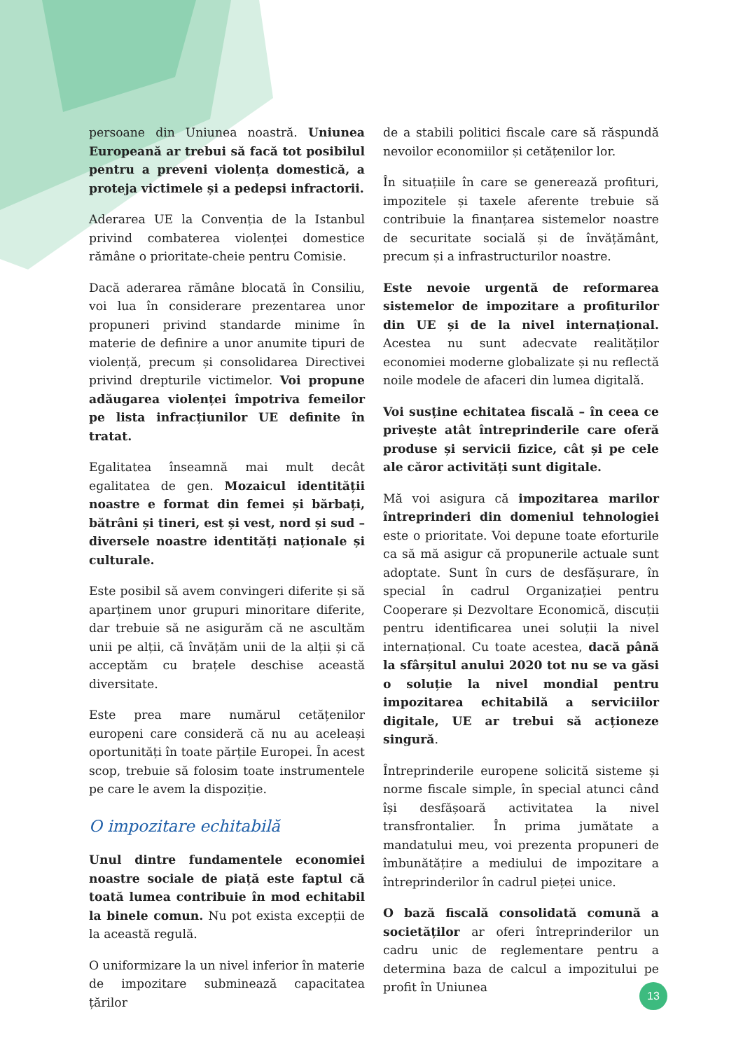persoane din Uniunea noastră. Uniunea Europeană ar trebui să facă tot posibilul pentru a preveni violența domestică, a proteja victimele și a pedepsi infractorii.
Aderarea UE la Convenția de la Istanbul privind combaterea violenței domestice rămâne o prioritate-cheie pentru Comisie.
Dacă aderarea rămâne blocată în Consiliu, voi lua în considerare prezentarea unor propuneri privind standarde minime în materie de definire a unor anumite tipuri de violență, precum și consolidarea Directivei privind drepturile victimelor. Voi propune adăugarea violenței împotriva femeilor pe lista infracțiunilor UE definite în tratat.
Egalitatea înseamnă mai mult decât egalitatea de gen. Mozaicul identității noastre e format din femei și bărbați, bătrâni și tineri, est și vest, nord și sud – diversele noastre identități naționale și culturale.
Este posibil să avem convingeri diferite și să aparținem unor grupuri minoritare diferite, dar trebuie să ne asigurăm că ne ascultăm unii pe alții, că învățăm unii de la alții și că acceptăm cu brațele deschise această diversitate.
Este prea mare numărul cetățenilor europeni care consideră că nu au aceleași oportunități în toate părțile Europei. În acest scop, trebuie să folosim toate instrumentele pe care le avem la dispoziție.
O impozitare echitabilă
Unul dintre fundamentele economiei noastre sociale de piață este faptul că toată lumea contribuie în mod echitabil la binele comun. Nu pot exista excepții de la această regulă.
O uniformizare la un nivel inferior în materie de impozitare subminează capacitatea țărilor
de a stabili politici fiscale care să răspundă nevoilor economiilor și cetățenilor lor.
În situațiile în care se generează profituri, impozitele și taxele aferente trebuie să contribuie la finanțarea sistemelor noastre de securitate socială și de învățământ, precum și a infrastructurilor noastre.
Este nevoie urgentă de reformarea sistemelor de impozitare a profiturilor din UE și de la nivel internațional. Acestea nu sunt adecvate realităților economiei moderne globalizate și nu reflectă noile modele de afaceri din lumea digitală.
Voi susține echitatea fiscală – în ceea ce privește atât întreprinderile care oferă produse și servicii fizice, cât și pe cele ale căror activități sunt digitale.
Mă voi asigura că impozitarea marilor întreprinderi din domeniul tehnologiei este o prioritate. Voi depune toate eforturile ca să mă asigur că propunerile actuale sunt adoptate. Sunt în curs de desfășurare, în special în cadrul Organizației pentru Cooperare și Dezvoltare Economică, discuții pentru identificarea unei soluții la nivel internațional. Cu toate acestea, dacă până la sfârșitul anului 2020 tot nu se va găsi o soluție la nivel mondial pentru impozitarea echitabilă a serviciilor digitale, UE ar trebui să acționeze singură.
Întreprinderile europene solicită sisteme și norme fiscale simple, în special atunci când își desfășoară activitatea la nivel transfrontalier. În prima jumătate a mandatului meu, voi prezenta propuneri de îmbunătățire a mediului de impozitare a întreprinderilor în cadrul pieței unice.
O bază fiscală consolidată comună a societăților ar oferi întreprinderilor un cadru unic de reglementare pentru a determina baza de calcul a impozitului pe profit în Uniunea
13